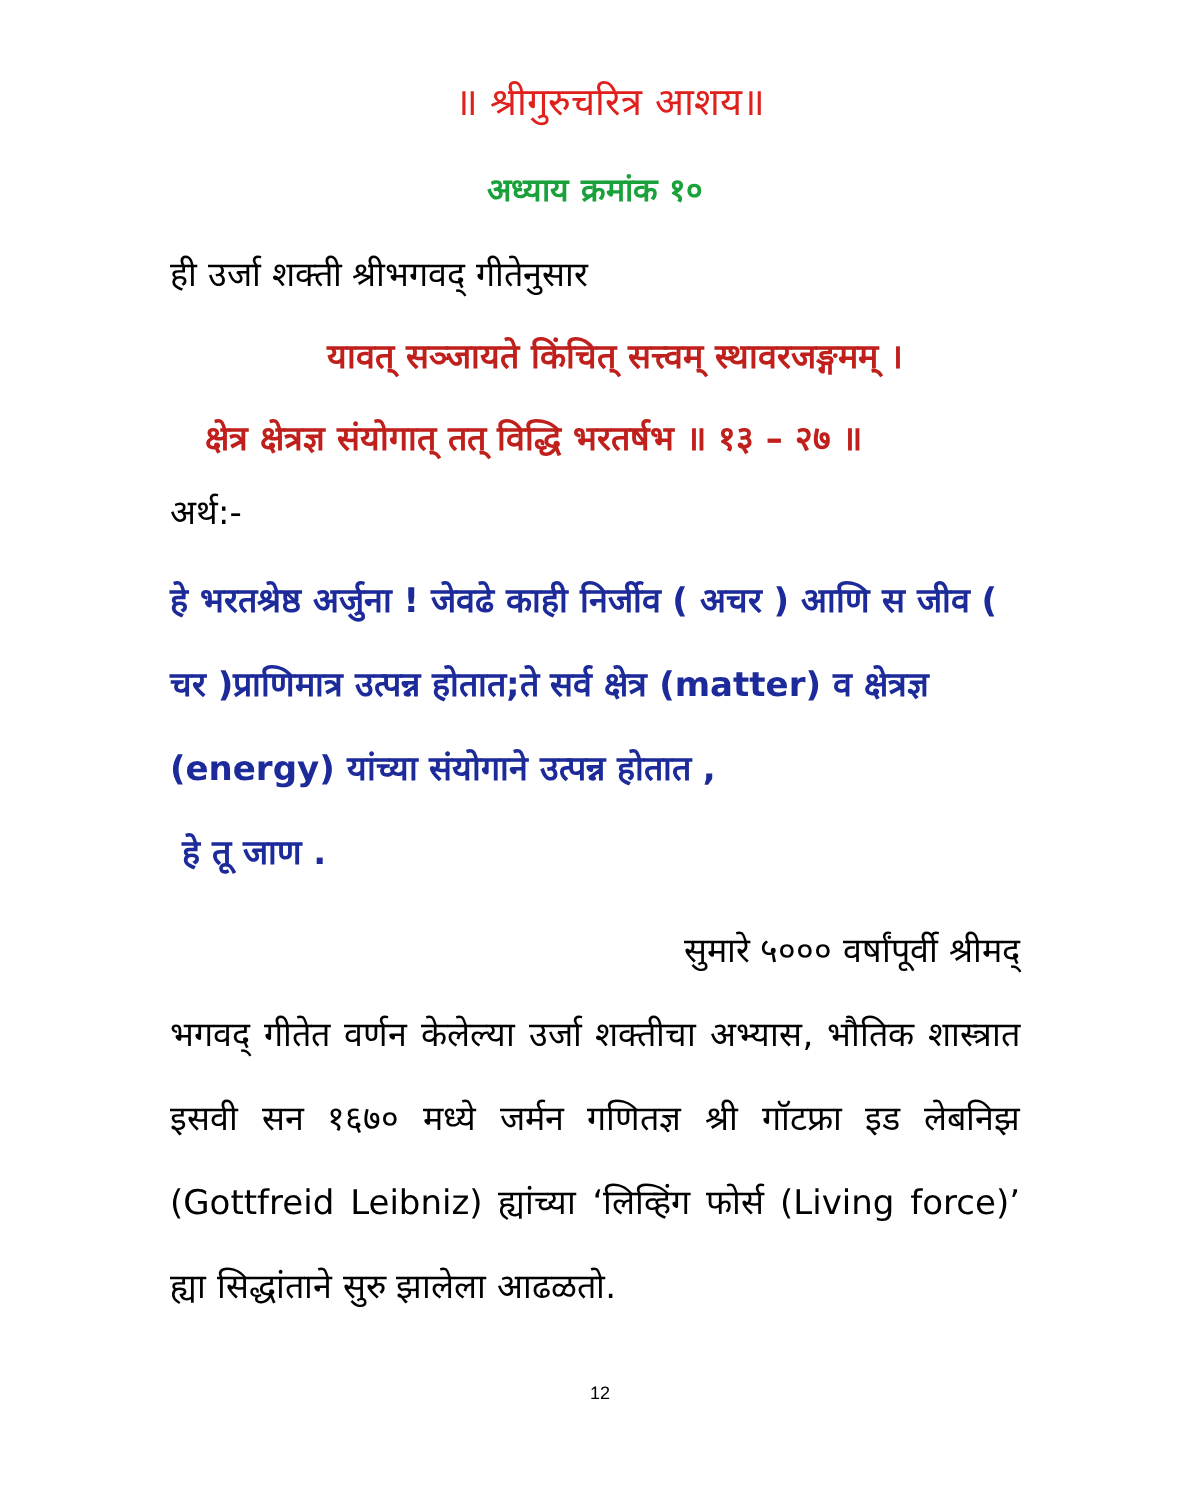॥ श्रीगुरुचरित्र आशय॥
अध्याय क्रमांक १०
ही उर्जा शक्ती श्रीभगवद् गीतेनुसार
यावत् सञ्जायते किंचित् सत्त्वम् स्थावरजङ्गमम् ।
क्षेत्र क्षेत्रज्ञ संयोगात् तत् विद्धि भरतर्षभ ॥ १३ – २७ ॥
अर्थ:-
हे भरतश्रेष्ठ अर्जुना ! जेवढे काही निर्जीव ( अचर ) आणि स जीव ( चर )प्राणिमात्र उत्पन्न होतात;ते सर्व क्षेत्र (matter) व क्षेत्रज्ञ (energy) यांच्या संयोगाने उत्पन्न होतात ,
हे तू जाण .
सुमारे ५००० वर्षांपूर्वी श्रीमद्
भगवद् गीतेत वर्णन केलेल्या उर्जा शक्तीचा अभ्यास, भौतिक शास्त्रात इसवी सन १६७० मध्ये जर्मन गणितज्ञ श्री गॉटफ्रा इड लेबनिझ (Gottfreid Leibniz) ह्यांच्या ‘लिव्हिंग फोर्स (Living force)’ ह्या सिद्धांताने सुरु झालेला आढळतो.
12